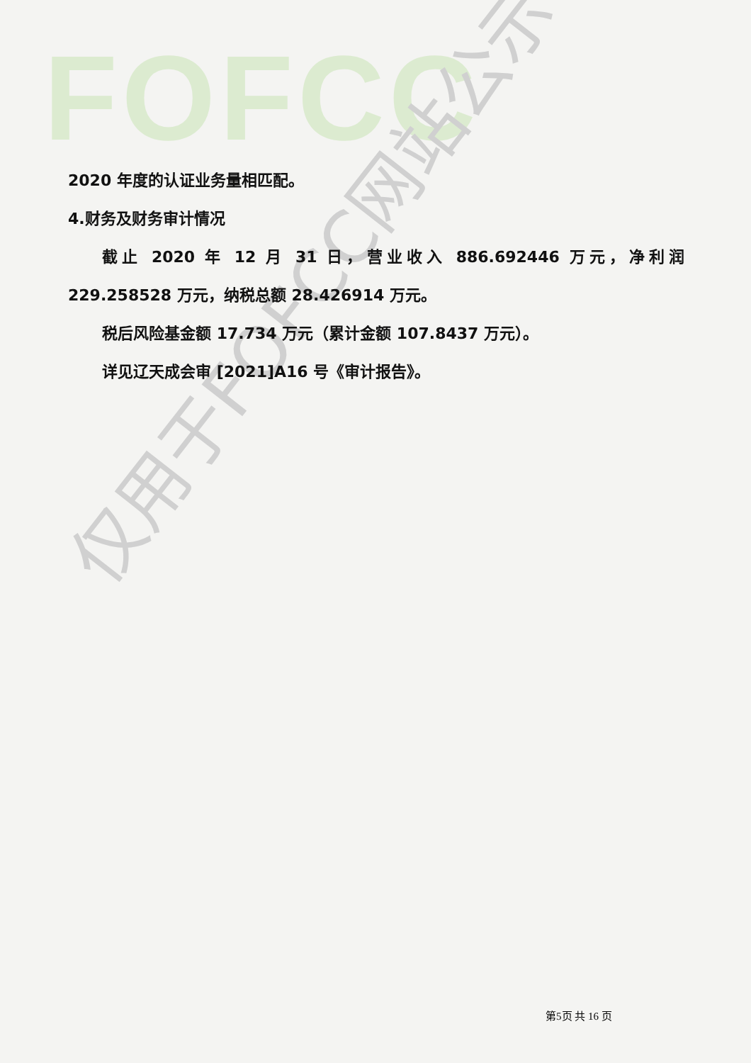FOFCC
仅用于FOFCC网站公示
2020 年度的认证业务量相匹配。
4.财务及财务审计情况
截止 2020 年 12 月 31 日，营业收入 886.692446 万元，净利润 229.258528 万元，纳税总额 28.426914 万元。
税后风险基金额 17.734 万元（累计金额 107.8437 万元）。
详见辽天成会审 [2021]A16 号《审计报告》。
第5页 共 16 页